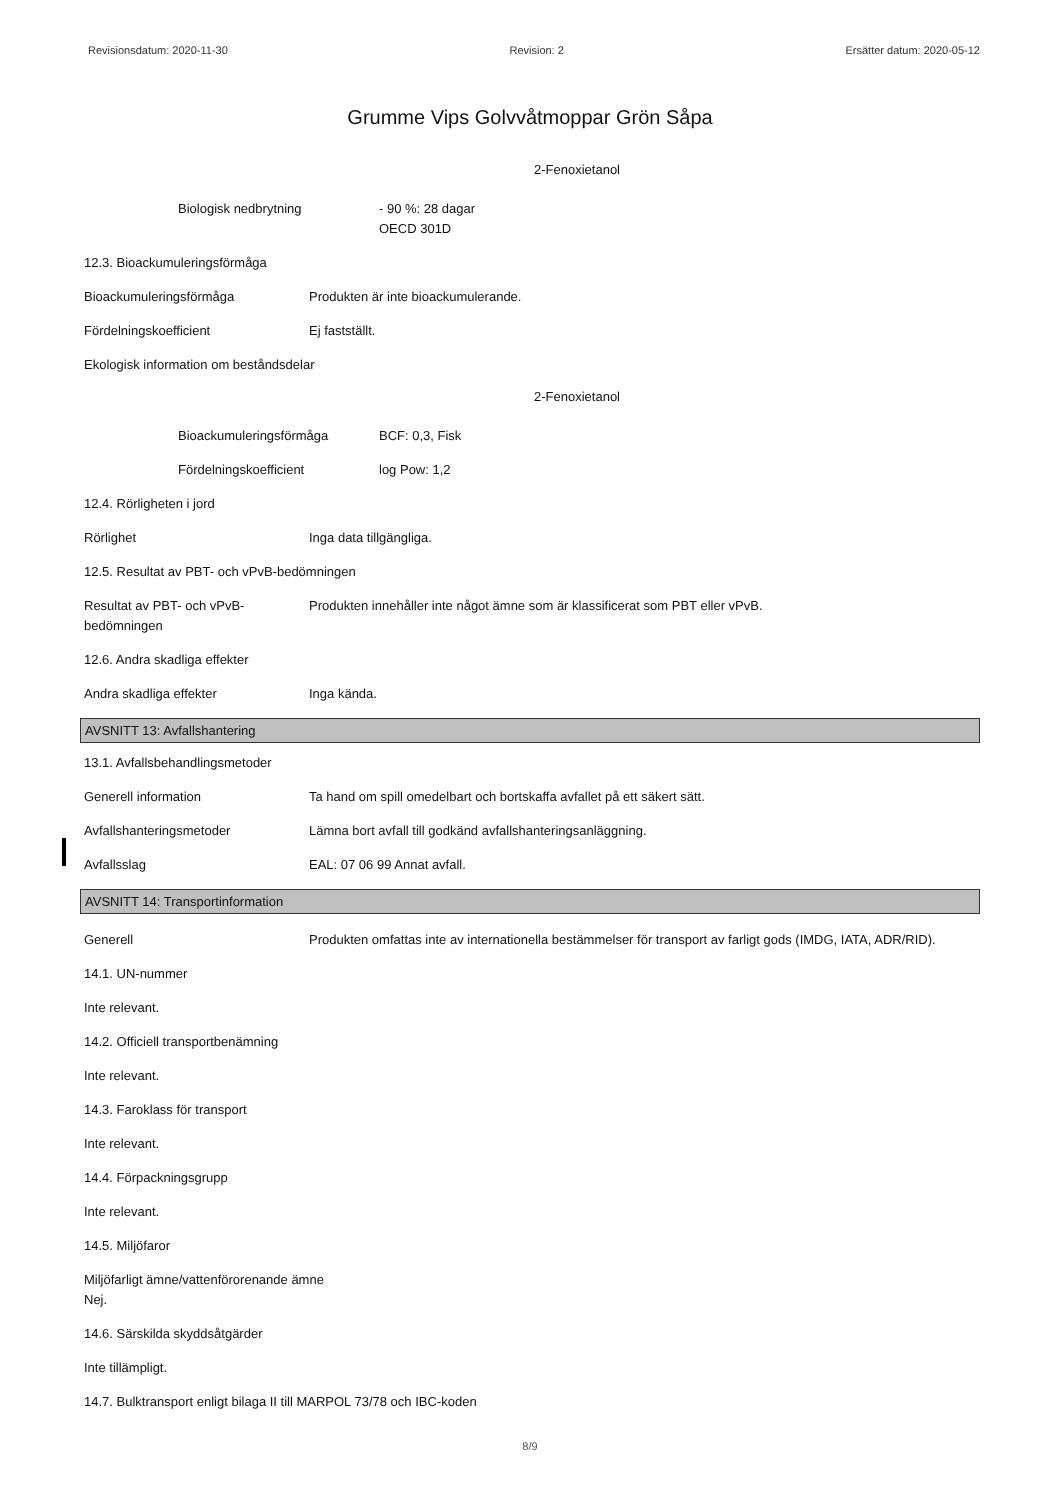Revisionsdatum: 2020-11-30 Revision: 2 Ersätter datum: 2020-05-12
Grumme Vips Golvvåtmoppar Grön Såpa
2-Fenoxietanol
Biologisk nedbrytning - 90 %: 28 dagar
OECD 301D
12.3. Bioackumuleringsförmåga
Bioackumuleringsförmåga Produkten är inte bioackumulerande.
Fördelningskoefficient Ej fastställt.
Ekologisk information om beståndsdelar
2-Fenoxietanol
Bioackumuleringsförmåga BCF: 0,3, Fisk
Fördelningskoefficient log Pow: 1,2
12.4. Rörligheten i jord
Rörlighet Inga data tillgängliga.
12.5. Resultat av PBT- och vPvB-bedömningen
Resultat av PBT- och vPvB-bedömningen
Produkten innehåller inte något ämne som är klassificerat som PBT eller vPvB.
12.6. Andra skadliga effekter
Andra skadliga effekter Inga kända.
AVSNITT 13: Avfallshantering
13.1. Avfallsbehandlingsmetoder
Generell information Ta hand om spill omedelbart och bortskaffa avfallet på ett säkert sätt.
Avfallshanteringsmetoder Lämna bort avfall till godkänd avfallshanteringsanläggning.
Avfallsslag EAL: 07 06 99 Annat avfall.
AVSNITT 14: Transportinformation
Generell Produkten omfattas inte av internationella bestämmelser för transport av farligt gods (IMDG, IATA, ADR/RID).
14.1. UN-nummer
Inte relevant.
14.2. Officiell transportbenämning
Inte relevant.
14.3. Faroklass för transport
Inte relevant.
14.4. Förpackningsgrupp
Inte relevant.
14.5. Miljöfaror
Miljöfarligt ämne/vattenförorenande ämne
Nej.
14.6. Särskilda skyddsåtgärder
Inte tillämpligt.
14.7. Bulktransport enligt bilaga II till MARPOL 73/78 och IBC-koden
8/9